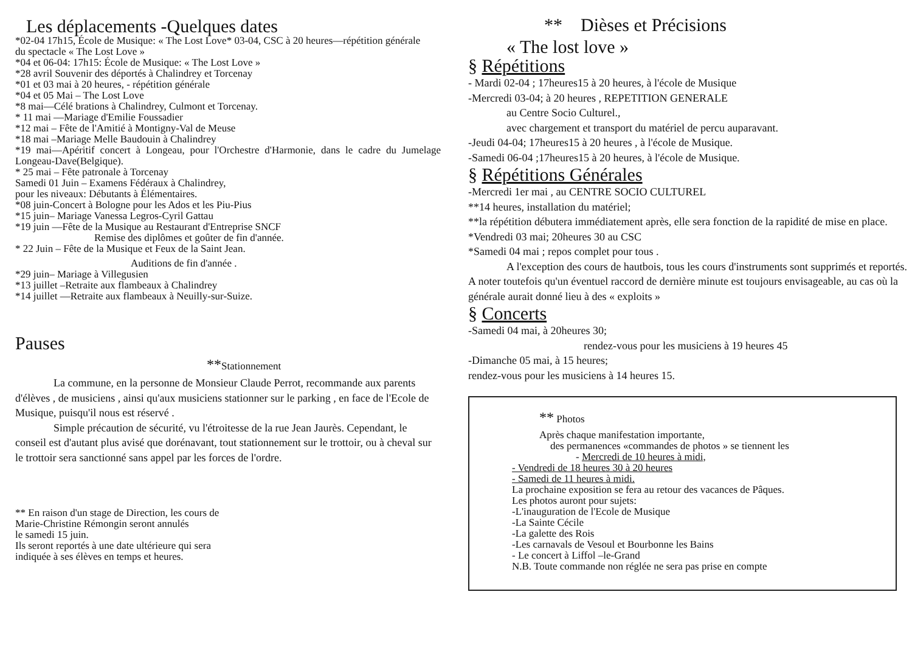Les déplacements -Quelques dates
*02-04 17h15, École de Musique: « The Lost Love* 03-04, CSC à 20 heures—répétition générale
du spectacle « The Lost Love »
*04 et 06-04: 17h15: École de Musique: « The Lost Love »
*28 avril Souvenir des déportés à Chalindrey et Torcenay
*01 et 03 mai à 20 heures, - répétition générale
*04 et 05 Mai – The Lost Love
*8 mai—Célé brations à Chalindrey, Culmont et Torcenay.
* 11 mai —Mariage d'Emilie Foussadier
*12 mai – Fête de l'Amitié à Montigny-Val de Meuse
*18 mai –Mariage Melle Baudouin à Chalindrey
*19 mai—Apéritif concert à Longeau, pour l'Orchestre d'Harmonie, dans le cadre du Jumelage Longeau-Dave(Belgique).
* 25 mai – Fête patronale à Torcenay
Samedi 01 Juin – Examens Fédéraux à Chalindrey,
pour les niveaux: Débutants à Élémentaires.
*08 juin-Concert à Bologne pour les Ados et les Piu-Pius
*15 juin– Mariage Vanessa Legros-Cyril Gattau
*19 juin —Fête de la Musique au Restaurant d'Entreprise SNCF
Remise des diplômes et goûter de fin d'année.
* 22 Juin – Fête de la Musique et Feux de la Saint Jean.
Auditions de fin d'année .
*29 juin– Mariage à Villegusien
*13 juillet –Retraite aux flambeaux à Chalindrey
*14 juillet —Retraite aux flambeaux à Neuilly-sur-Suize.
Pauses
**Stationnement
La commune, en la personne de Monsieur Claude Perrot, recommande aux parents d'élèves , de musiciens , ainsi qu'aux musiciens stationner sur le parking , en face de l'Ecole de Musique, puisqu'il nous est réservé .
Simple précaution de sécurité, vu l'étroitesse de la rue Jean Jaurès. Cependant, le conseil est d'autant plus avisé que dorénavant, tout stationnement sur le trottoir, ou à cheval sur le trottoir sera sanctionné sans appel par les forces de l'ordre.
** En raison d'un stage de Direction, les cours de
Marie-Christine Rémongin seront annulés
le samedi 15 juin.
Ils seront reportés à une date ultérieure qui sera
indiquée à ses élèves en temps et heures.
** Dièses et Précisions
« The lost love »
§ Répétitions
- Mardi 02-04 ; 17heures15 à 20 heures, à l'école de Musique
-Mercredi 03-04; à 20 heures , REPETITION GENERALE
au Centre Socio Culturel.,
avec chargement et transport du matériel de percu auparavant.
-Jeudi 04-04; 17heures15 à 20 heures , à l'école de Musique.
-Samedi 06-04 ;17heures15 à 20 heures, à l'école de Musique.
§ Répétitions Générales
-Mercredi 1er mai , au CENTRE SOCIO CULTUREL
**14 heures, installation du matériel;
**la répétition débutera immédiatement après, elle sera fonction de la rapidité de mise en place.
*Vendredi 03 mai; 20heures 30 au CSC
*Samedi 04 mai ; repos complet pour tous .
A l'exception des cours de hautbois, tous les cours d'instruments sont supprimés et reportés.
A noter toutefois qu'un éventuel raccord de dernière minute est toujours envisageable, au cas où la générale aurait donné lieu à des « exploits »
§ Concerts
-Samedi 04 mai, à 20heures 30;
rendez-vous pour les musiciens à 19 heures 45
-Dimanche 05 mai, à 15 heures;
rendez-vous pour les musiciens à 14 heures 15.
** Photos
Après chaque manifestation importante,
des permanences «commandes de photos » se tiennent les
- Mercredi de 10 heures à midi,
- Vendredi de 18 heures 30 à 20 heures
- Samedi de 11 heures à midi.
La prochaine exposition se fera au retour des vacances de Pâques.
Les photos auront pour sujets:
-L'inauguration de l'Ecole de Musique
-La Sainte Cécile
-La galette des Rois
-Les carnavals de Vesoul et Bourbonne les Bains
- Le concert à Liffol –le-Grand
N.B. Toute commande non réglée ne sera pas prise en compte